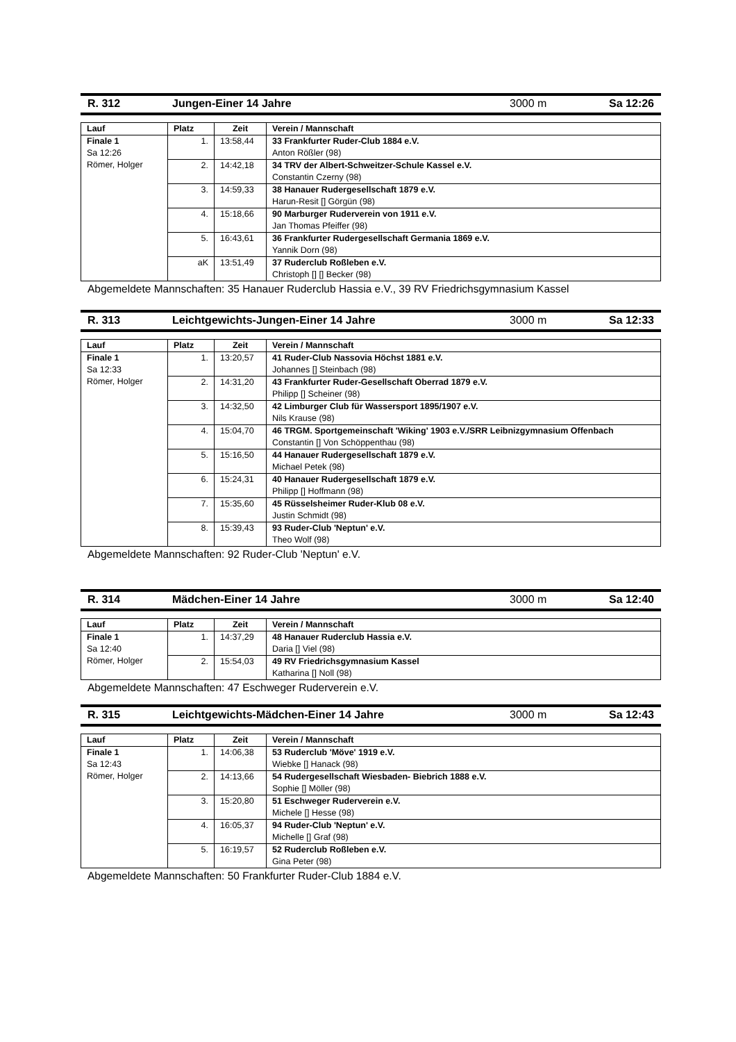R. 312 Jungen-Einer 14 Jahre 3000 m Sa 12:26
| Lauf | Platz | Zeit | Verein / Mannschaft |
| --- | --- | --- | --- |
| Finale 1 Sa 12:26 Römer, Holger | 1. | 13:58,44 | 33 Frankfurter Ruder-Club 1884 e.V. Anton Rößler (98) |
| | 2. | 14:42,18 | 34 TRV der Albert-Schweitzer-Schule Kassel e.V. Constantin Czerny (98) |
| | 3. | 14:59,33 | 38 Hanauer Rudergesellschaft 1879 e.V. Harun-Resit [] Görgün (98) |
| | 4. | 15:18,66 | 90 Marburger Ruderverein von 1911 e.V. Jan Thomas Pfeiffer (98) |
| | 5. | 16:43,61 | 36 Frankfurter Rudergesellschaft Germania 1869 e.V. Yannik Dorn (98) |
| | aK | 13:51,49 | 37 Ruderclub Roßleben e.V. Christoph [] [] Becker (98) |
Abgemeldete Mannschaften: 35 Hanauer Ruderclub Hassia e.V., 39 RV Friedrichsgymnasium Kassel
R. 313 Leichtgewichts-Jungen-Einer 14 Jahre 3000 m Sa 12:33
| Lauf | Platz | Zeit | Verein / Mannschaft |
| --- | --- | --- | --- |
| Finale 1 Sa 12:33 Römer, Holger | 1. | 13:20,57 | 41 Ruder-Club Nassovia Höchst 1881 e.V. Johannes [] Steinbach (98) |
| | 2. | 14:31,20 | 43 Frankfurter Ruder-Gesellschaft Oberrad 1879 e.V. Philipp [] Scheiner (98) |
| | 3. | 14:32,50 | 42 Limburger Club für Wassersport 1895/1907 e.V. Nils Krause (98) |
| | 4. | 15:04,70 | 46 TRGM. Sportgemeinschaft 'Wiking' 1903 e.V./SRR Leibnizgymnasium Offenbach Constantin [] Von Schöppenthau (98) |
| | 5. | 15:16,50 | 44 Hanauer Rudergesellschaft 1879 e.V. Michael Petek (98) |
| | 6. | 15:24,31 | 40 Hanauer Rudergesellschaft 1879 e.V. Philipp [] Hoffmann (98) |
| | 7. | 15:35,60 | 45 Rüsselsheimer Ruder-Klub 08 e.V. Justin Schmidt (98) |
| | 8. | 15:39,43 | 93 Ruder-Club 'Neptun' e.V. Theo Wolf (98) |
Abgemeldete Mannschaften: 92 Ruder-Club 'Neptun' e.V.
R. 314 Mädchen-Einer 14 Jahre 3000 m Sa 12:40
| Lauf | Platz | Zeit | Verein / Mannschaft |
| --- | --- | --- | --- |
| Finale 1 Sa 12:40 Römer, Holger | 1. | 14:37,29 | 48 Hanauer Ruderclub Hassia e.V. Daria [] Viel (98) |
| | 2. | 15:54,03 | 49 RV Friedrichsgymnasium Kassel Katharina [] Noll (98) |
Abgemeldete Mannschaften: 47 Eschweger Ruderverein e.V.
R. 315 Leichtgewichts-Mädchen-Einer 14 Jahre 3000 m Sa 12:43
| Lauf | Platz | Zeit | Verein / Mannschaft |
| --- | --- | --- | --- |
| Finale 1 Sa 12:43 Römer, Holger | 1. | 14:06,38 | 53 Ruderclub 'Möve' 1919 e.V. Wiebke [] Hanack (98) |
| | 2. | 14:13,66 | 54 Rudergesellschaft Wiesbaden- Biebrich 1888 e.V. Sophie [] Möller (98) |
| | 3. | 15:20,80 | 51 Eschweger Ruderverein e.V. Michele [] Hesse (98) |
| | 4. | 16:05,37 | 94 Ruder-Club 'Neptun' e.V. Michelle [] Graf (98) |
| | 5. | 16:19,57 | 52 Ruderclub Roßleben e.V. Gina Peter (98) |
Abgemeldete Mannschaften: 50 Frankfurter Ruder-Club 1884 e.V.